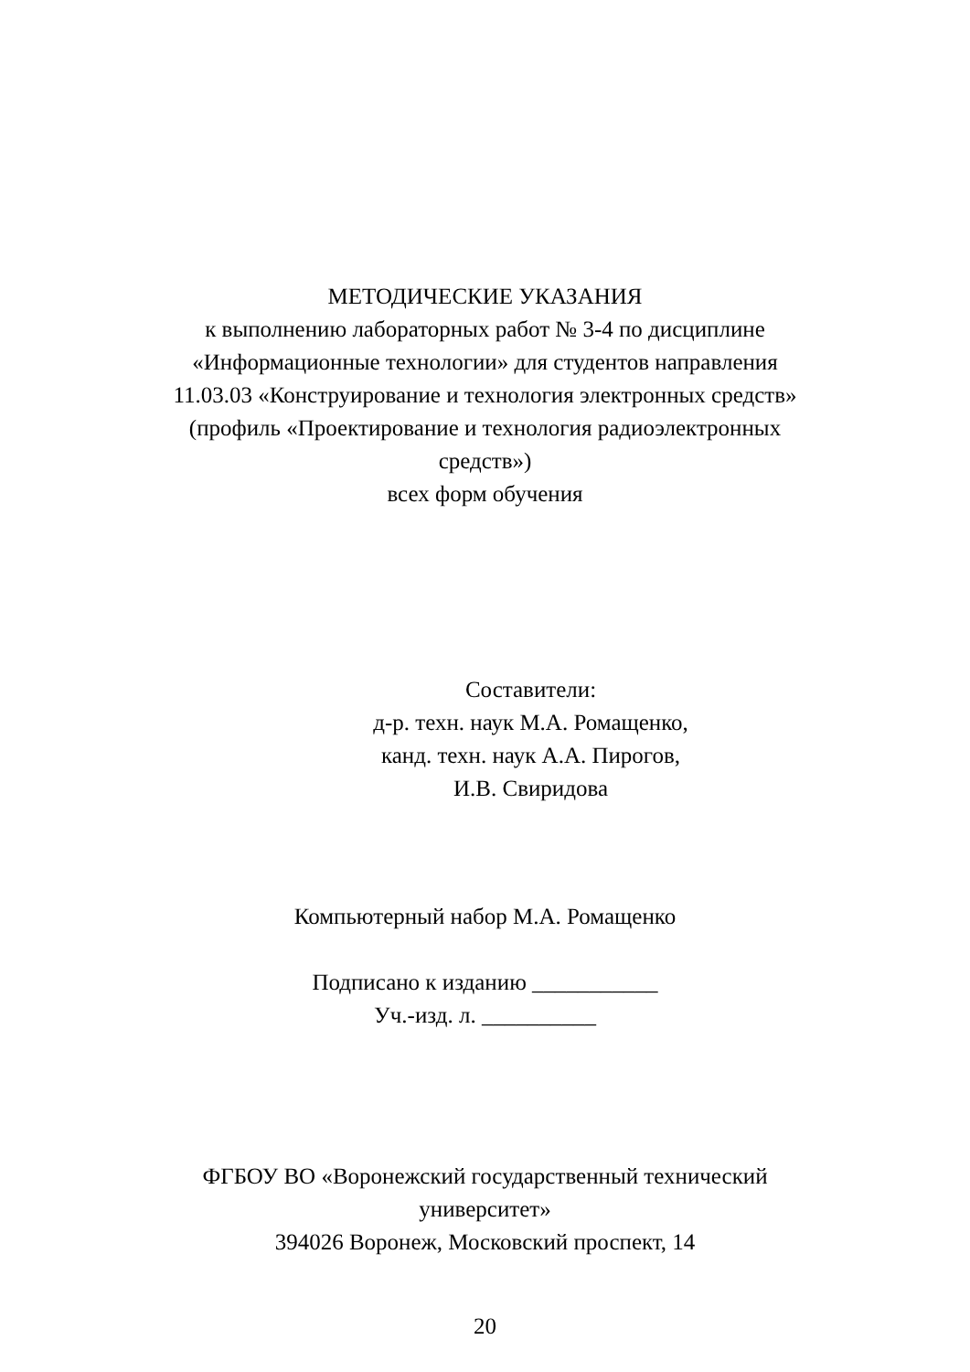МЕТОДИЧЕСКИЕ УКАЗАНИЯ
к выполнению лабораторных работ № 3-4 по дисциплине
«Информационные технологии» для студентов направления
11.03.03 «Конструирование и технология электронных средств»
(профиль «Проектирование и технология радиоэлектронных
средств»)
всех форм обучения
Составители:
д-р. техн. наук М.А. Ромащенко,
канд. техн. наук А.А. Пирогов,
И.В. Свиридова
Компьютерный набор М.А. Ромащенко
Подписано к изданию ___________
Уч.-изд. л. __________
ФГБОУ ВО «Воронежский государственный технический
университет»
394026 Воронеж, Московский проспект, 14
20